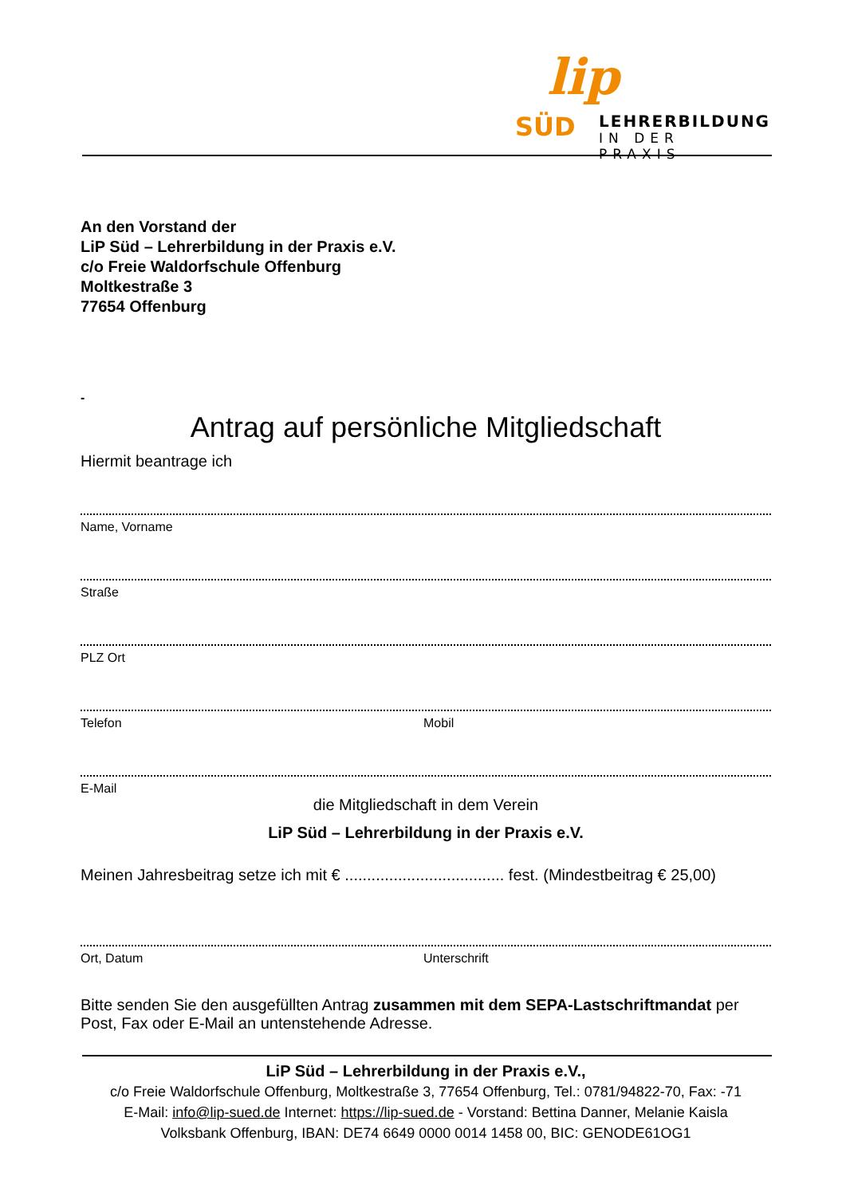lip
SÜD LEHRERBILDUNG
IN DER PRAXIS
An den Vorstand der
LiP Süd – Lehrerbildung in der Praxis e.V.
c/o Freie Waldorfschule Offenburg
Moltkestraße 3
77654 Offenburg
-
Antrag auf persönliche Mitgliedschaft
Hiermit beantrage ich
Name, Vorname
Straße
PLZ Ort
Telefon Mobil
E-Mail
die Mitgliedschaft in dem Verein
LiP Süd – Lehrerbildung in der Praxis e.V.
Meinen Jahresbeitrag setze ich mit € .................................... fest. (Mindestbeitrag € 25,00)
Ort, Datum Unterschrift
Bitte senden Sie den ausgefüllten Antrag zusammen mit dem SEPA-Lastschriftmandat per Post, Fax oder E-Mail an untenstehende Adresse.
LiP Süd – Lehrerbildung in der Praxis e.V.,
c/o Freie Waldorfschule Offenburg, Moltkestraße 3, 77654 Offenburg, Tel.: 0781/94822-70, Fax: -71
E-Mail: info@lip-sued.de Internet: https://lip-sued.de - Vorstand: Bettina Danner, Melanie Kaisla
Volksbank Offenburg, IBAN: DE74 6649 0000 0014 1458 00, BIC: GENODE61OG1